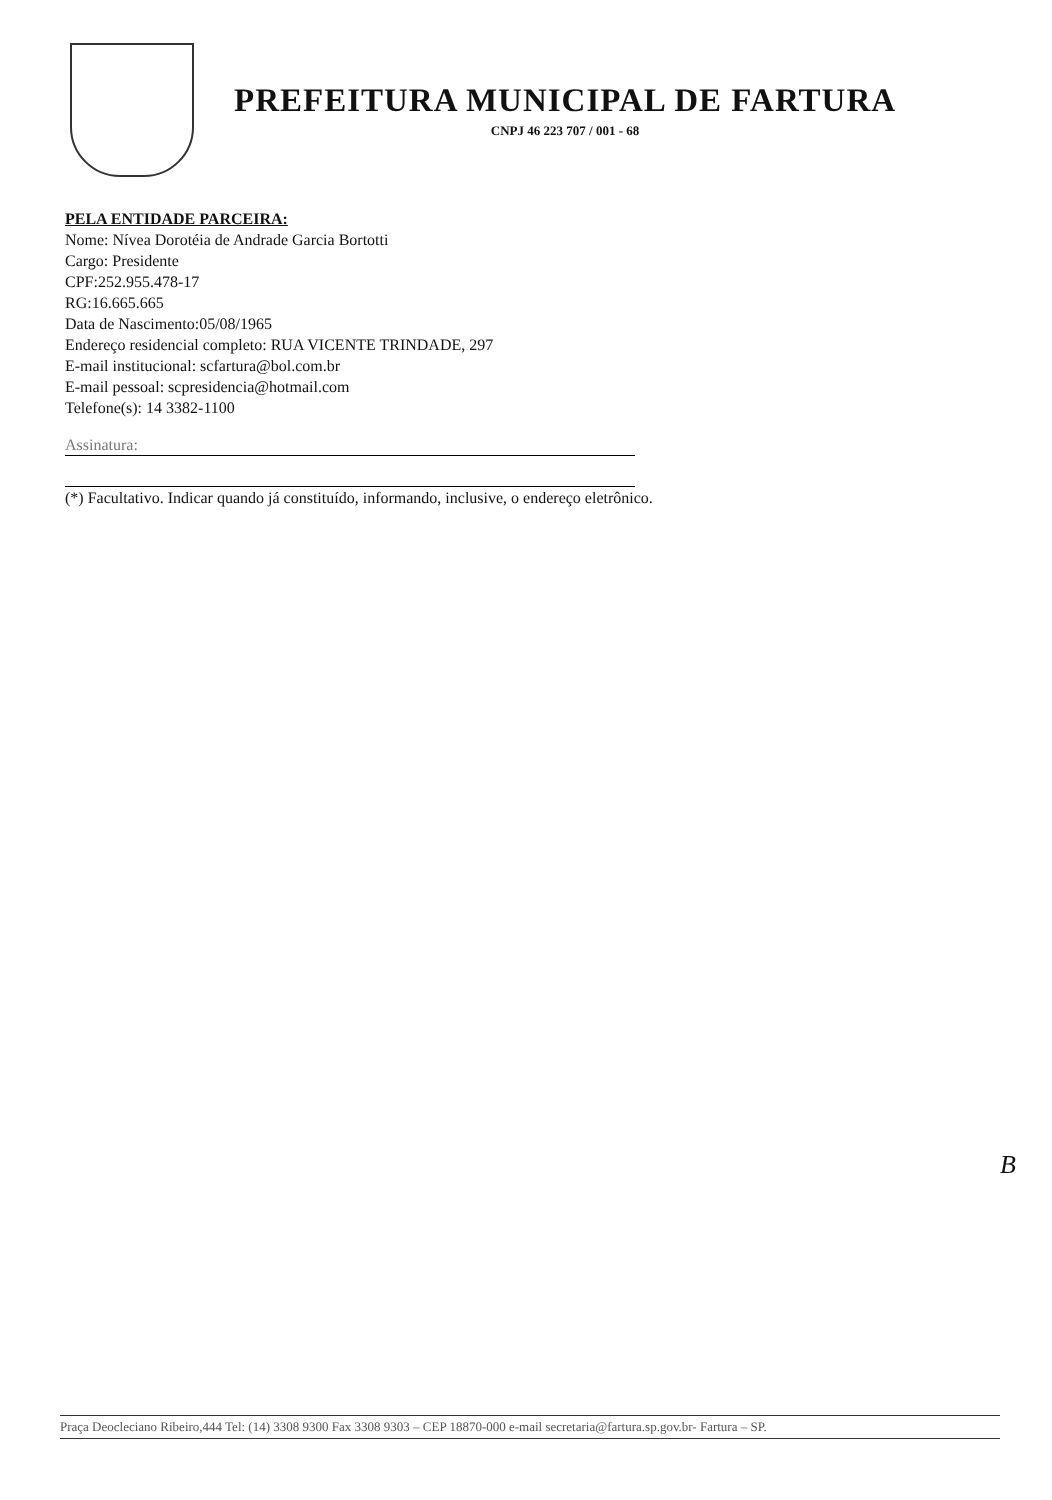PREFEITURA MUNICIPAL DE FARTURA
CNPJ 46 223 707 / 001 - 68
PELA ENTIDADE PARCEIRA:
Nome: Nívea Dorotéia de Andrade Garcia Bortotti
Cargo: Presidente
CPF:252.955.478-17
RG:16.665.665
Data de Nascimento:05/08/1965
Endereço residencial completo: RUA VICENTE TRINDADE, 297
E-mail institucional: scfartura@bol.com.br
E-mail pessoal: scpresidencia@hotmail.com
Telefone(s): 14 3382-1100
Assinatura:
(*) Facultativo. Indicar quando já constituído, informando, inclusive, o endereço eletrônico.
B
Praça Deocleciano Ribeiro,444 Tel: (14) 3308 9300 Fax 3308 9303 – CEP 18870-000 e-mail secretaria@fartura.sp.gov.br- Fartura – SP.